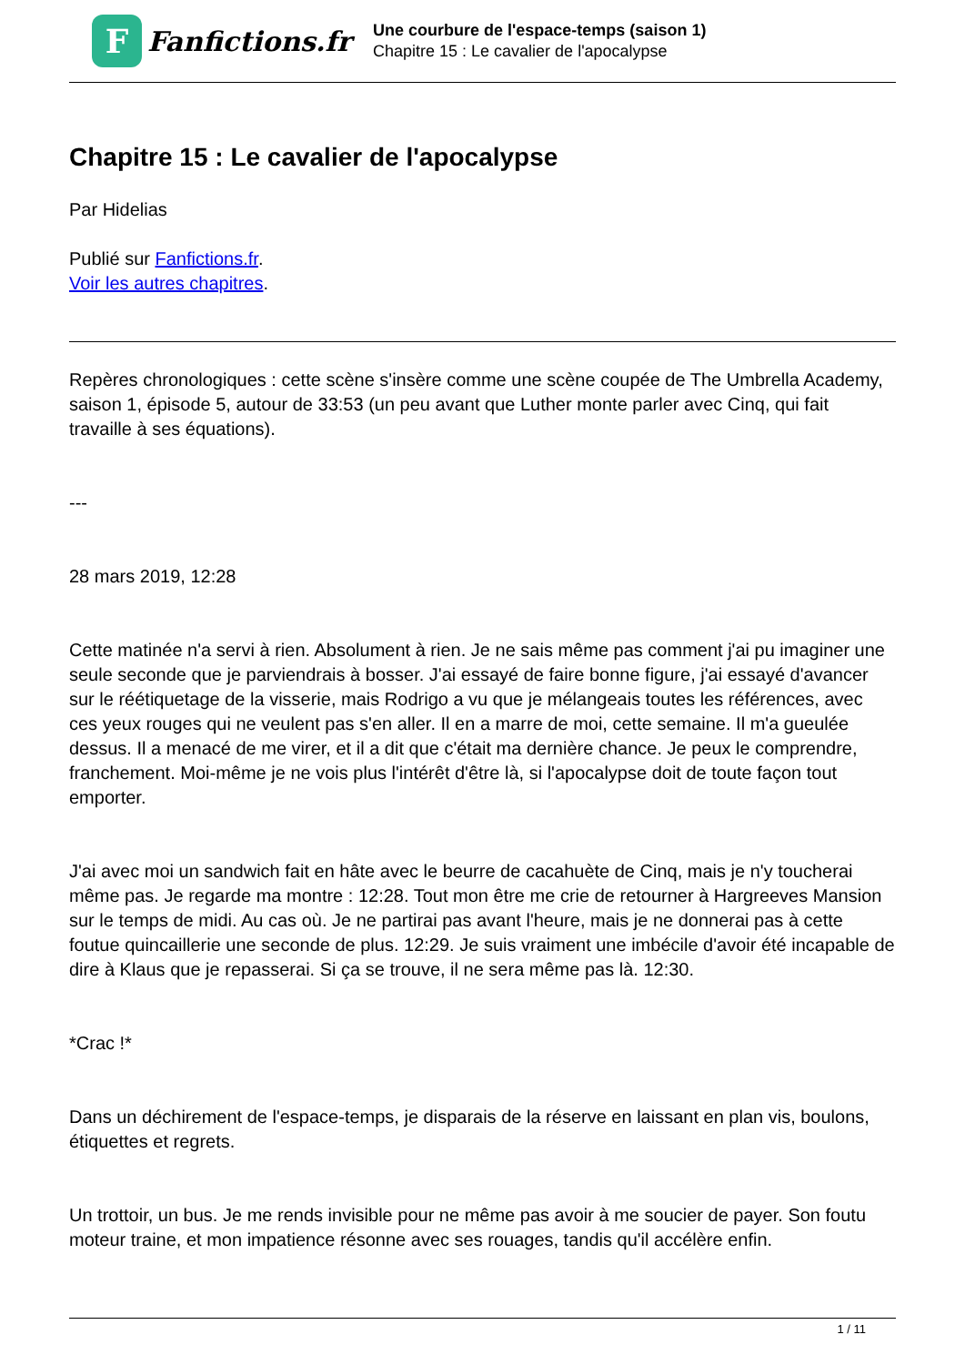F
Fanfictions.fr
Une courbure de l'espace-temps (saison 1)
Chapitre 15 : Le cavalier de l'apocalypse
Chapitre 15 : Le cavalier de l'apocalypse
Par Hidelias
Publié sur Fanfictions.fr.
Voir les autres chapitres.
Repères chronologiques : cette scène s'insère comme une scène coupée de The Umbrella Academy, saison 1, épisode 5, autour de 33:53 (un peu avant que Luther monte parler avec Cinq, qui fait travaille à ses équations).
---
28 mars 2019, 12:28
Cette matinée n'a servi à rien. Absolument à rien. Je ne sais même pas comment j'ai pu imaginer une seule seconde que je parviendrais à bosser. J'ai essayé de faire bonne figure, j'ai essayé d'avancer sur le réétiquetage de la visserie, mais Rodrigo a vu que je mélangeais toutes les références, avec ces yeux rouges qui ne veulent pas s'en aller. Il en a marre de moi, cette semaine. Il m'a gueulée dessus. Il a menacé de me virer, et il a dit que c'était ma dernière chance. Je peux le comprendre, franchement. Moi-même je ne vois plus l'intérêt d'être là, si l'apocalypse doit de toute façon tout emporter.
J'ai avec moi un sandwich fait en hâte avec le beurre de cacahuète de Cinq, mais je n'y toucherai même pas. Je regarde ma montre : 12:28. Tout mon être me crie de retourner à Hargreeves Mansion sur le temps de midi. Au cas où. Je ne partirai pas avant l'heure, mais je ne donnerai pas à cette foutue quincaillerie une seconde de plus. 12:29. Je suis vraiment une imbécile d'avoir été incapable de dire à Klaus que je repasserai. Si ça se trouve, il ne sera même pas là. 12:30.
*Crac !*
Dans un déchirement de l'espace-temps, je disparais de la réserve en laissant en plan vis, boulons, étiquettes et regrets.
Un trottoir, un bus. Je me rends invisible pour ne même pas avoir à me soucier de payer. Son foutu moteur traine, et mon impatience résonne avec ses rouages, tandis qu'il accélère enfin.
1 / 11